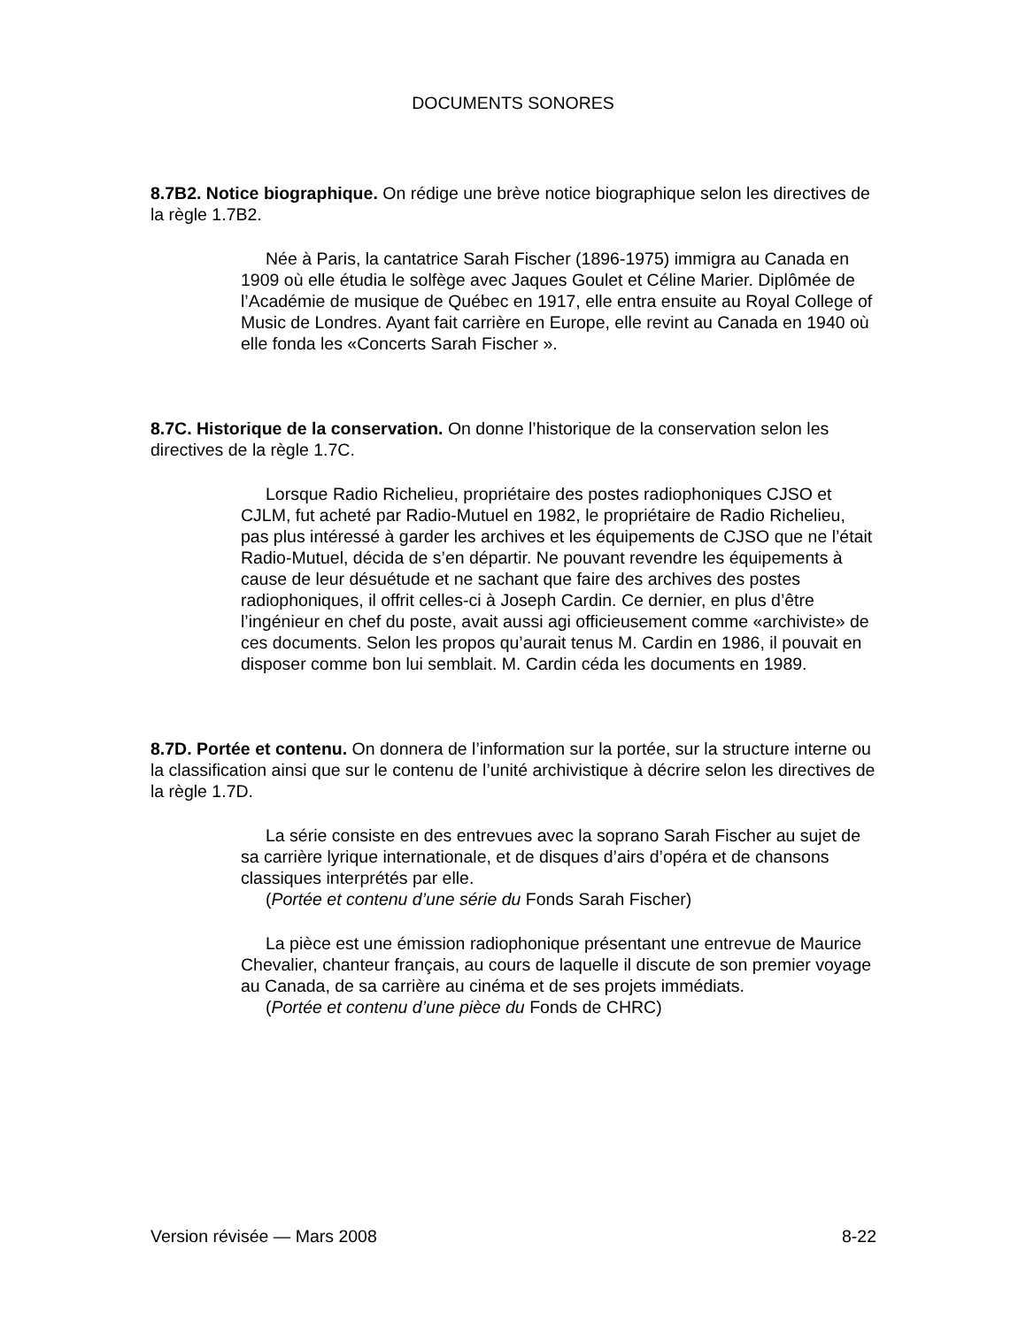DOCUMENTS SONORES
8.7B2. Notice biographique. On rédige une brève notice biographique selon les directives de la règle 1.7B2.
Née à Paris, la cantatrice Sarah Fischer (1896-1975) immigra au Canada en 1909 où elle étudia le solfège avec Jaques Goulet et Céline Marier. Diplômée de l’Académie de musique de Québec en 1917, elle entra ensuite au Royal College of Music de Londres. Ayant fait carrière en Europe, elle revint au Canada en 1940 où elle fonda les «Concerts Sarah Fischer ».
8.7C. Historique de la conservation. On donne l’historique de la conservation selon les directives de la règle 1.7C.
Lorsque Radio Richelieu, propriétaire des postes radiophoniques CJSO et CJLM, fut acheté par Radio-Mutuel en 1982, le propriétaire de Radio Richelieu, pas plus intéressé à garder les archives et les équipements de CJSO que ne l’était Radio-Mutuel, décida de s’en départir. Ne pouvant revendre les équipements à cause de leur désuétude et ne sachant que faire des archives des postes radiophoniques, il offrit celles-ci à Joseph Cardin. Ce dernier, en plus d’être l’ingénieur en chef du poste, avait aussi agi officieusement comme «archiviste» de ces documents. Selon les propos qu’aurait tenus M. Cardin en 1986, il pouvait en disposer comme bon lui semblait. M. Cardin céda les documents en 1989.
8.7D. Portée et contenu. On donnera de l’information sur la portée, sur la structure interne ou la classification ainsi que sur le contenu de l’unité archivistique à décrire selon les directives de la règle 1.7D.
La série consiste en des entrevues avec la soprano Sarah Fischer au sujet de sa carrière lyrique internationale, et de disques d’airs d’opéra et de chansons classiques interprétés par elle.
(Portée et contenu d’une série du Fonds Sarah Fischer)
La pièce est une émission radiophonique présentant une entrevue de Maurice Chevalier, chanteur français, au cours de laquelle il discute de son premier voyage au Canada, de sa carrière au cinéma et de ses projets immédiats.
(Portée et contenu d’une pièce du Fonds de CHRC)
Version révisée — Mars 2008 8-22